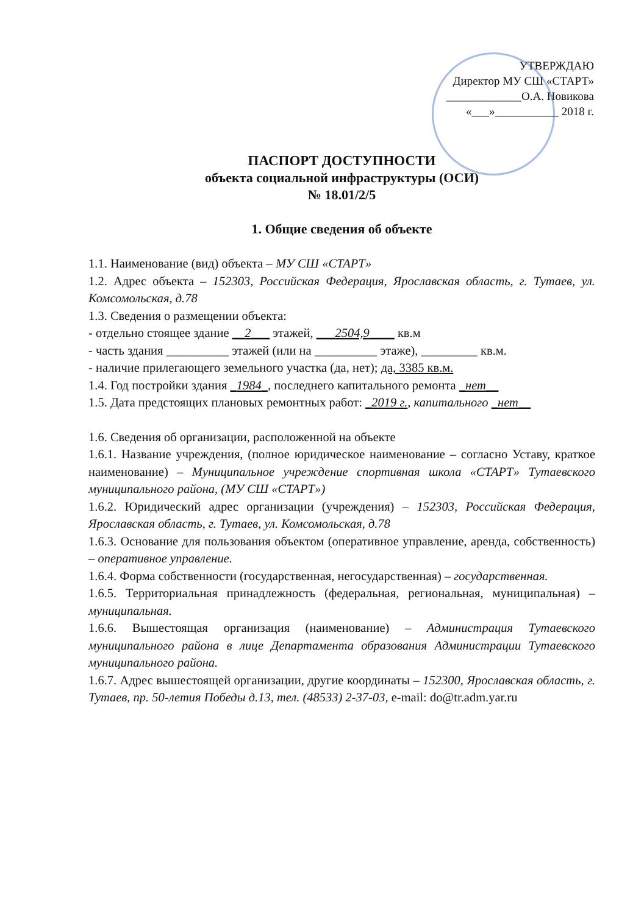УТВЕРЖДАЮ
Директор МУ СШ «СТАРТ»
_____________О.А. Новикова
«___»___________ 2018 г.
ПАСПОРТ ДОСТУПНОСТИ
объекта социальной инфраструктуры (ОСИ)
№ 18.01/2/5
1. Общие сведения об объекте
1.1. Наименование (вид) объекта – МУ СШ «СТАРТ»
1.2. Адрес объекта – 152303, Российская Федерация, Ярославская область, г. Тутаев, ул. Комсомольская, д.78
1.3. Сведения о размещении объекта:
- отдельно стоящее здание __2___ этажей, ___2504,9____ кв.м
- часть здания __________ этажей (или на __________ этаже), _________ кв.м.
- наличие прилегающего земельного участка (да, нет); да, 3385 кв.м.
1.4. Год постройки здания _1984_, последнего капитального ремонта _нет__
1.5. Дата предстоящих плановых ремонтных работ: _2019 г., капитального _нет__
1.6. Сведения об организации, расположенной на объекте
1.6.1. Название учреждения, (полное юридическое наименование – согласно Уставу, краткое наименование) – Муниципальное учреждение спортивная школа «СТАРТ» Тутаевского муниципального района, (МУ СШ «СТАРТ»)
1.6.2. Юридический адрес организации (учреждения) – 152303, Российская Федерация, Ярославская область, г. Тутаев, ул. Комсомольская, д.78
1.6.3. Основание для пользования объектом (оперативное управление, аренда, собственность) – оперативное управление.
1.6.4. Форма собственности (государственная, негосударственная) – государственная.
1.6.5. Территориальная принадлежность (федеральная, региональная, муниципальная) – муниципальная.
1.6.6. Вышестоящая организация (наименование) – Администрация Тутаевского муниципального района в лице Департамента образования Администрации Тутаевского муниципального района.
1.6.7. Адрес вышестоящей организации, другие координаты – 152300, Ярославская область, г. Тутаев, пр. 50-летия Победы д.13, тел. (48533) 2-37-03, e-mail: do@tr.adm.yar.ru